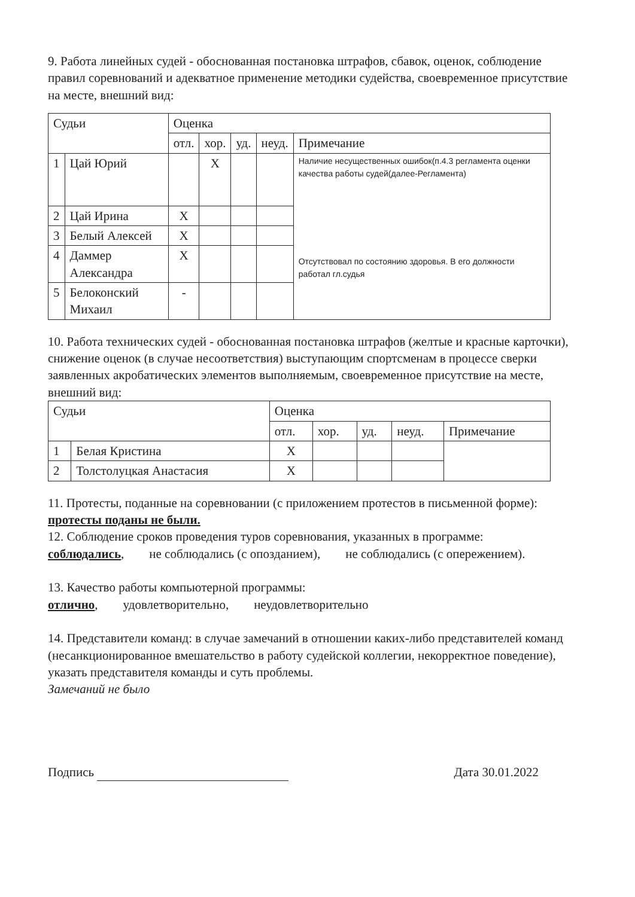9. Работа линейных судей - обоснованная постановка штрафов, сбавок, оценок, соблюдение правил соревнований и адекватное применение методики судейства, своевременное присутствие на месте, внешний вид:
| Судьи | | Оценка | | | | |
| --- | --- | --- | --- | --- | --- | --- |
| | | отл. | хор. | уд. | неуд. | Примечание |
| 1 | Цай Юрий | | X | | | Наличие несущественных ошибок(п.4.3 регламента оценки качества работы судей(далее-Регламента) Отсутствовал по состоянию здоровья. В его должности работал гл.судья |
| 2 | Цай Ирина | X | | | | |
| 3 | Белый Алексей | X | | | | |
| 4 | Даммер Александра | X | | | | |
| 5 | Белоконский Михаил | - | | | | |
10. Работа технических судей - обоснованная постановка штрафов (желтые и красные карточки), снижение оценок (в случае несоответствия) выступающим спортсменам в процессе сверки заявленных акробатических элементов выполняемым, своевременное присутствие на месте, внешний вид:
| Судьи | | Оценка | | | | |
| --- | --- | --- | --- | --- | --- | --- |
| | | отл. | хор. | уд. | неуд. | Примечание |
| 1 | Белая Кристина | X | | | | |
| 2 | Толстолуцкая Анастасия | X | | | | |
11. Протесты, поданные на соревновании (с приложением протестов в письменной форме): протесты поданы не были.
12. Соблюдение сроков проведения туров соревнования, указанных в программе:
соблюдались, не соблюдались (с опозданием), не соблюдались (с опережением).
13. Качество работы компьютерной программы:
отлично, удовлетворительно, неудовлетворительно
14. Представители команд: в случае замечаний в отношении каких-либо представителей команд (несанкционированное вмешательство в работу судейской коллегии, некорректное поведение), указать представителя команды и суть проблемы.
Замечаний не было
Подпись Дата 30.01.2022